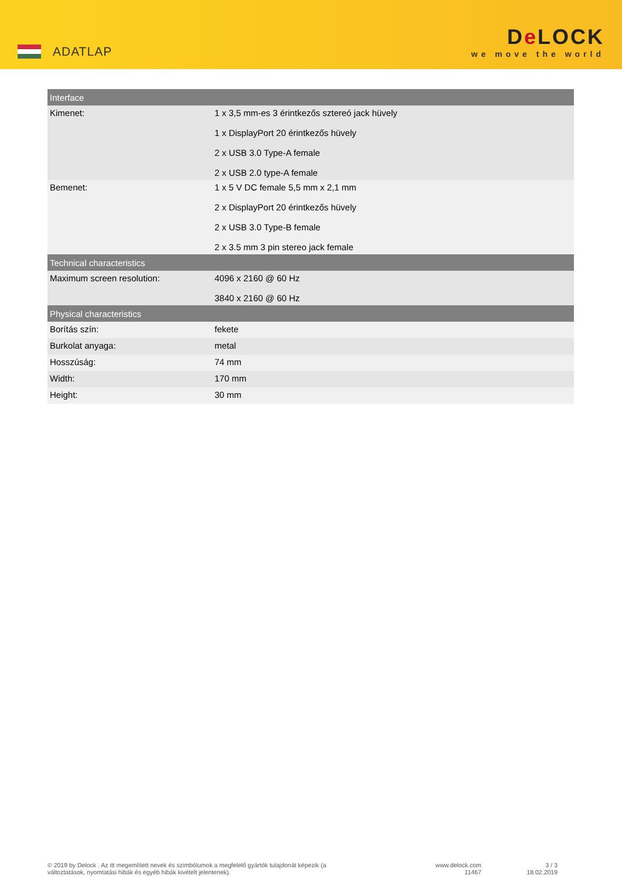ADATLAP
De LOCK
we move the world
| Interface | |
| --- | --- |
| Kimenet: | 1 x 3,5 mm-es 3 érintkezős sztereó jack hüvely 1 x DisplayPort 20 érintkezős hüvely 2 x USB 3.0 Type-A female 2 x USB 2.0 type-A female |
| Bemenet: | 1 x 5 V DC female 5,5 mm x 2,1 mm 2 x DisplayPort 20 érintkezős hüvely 2 x USB 3.0 Type-B female 2 x 3.5 mm 3 pin stereo jack female |
| Technical characteristics | |
| Maximum screen resolution: | 4096 x 2160 @ 60 Hz 3840 x 2160 @ 60 Hz |
| Physical characteristics | |
| Borítás szín: | fekete |
| Burkolat anyaga: | metal |
| Hosszúság: | 74 mm |
| Width: | 170 mm |
| Height: | 30 mm |
© 2019 by Delock . Az itt megemlített nevek és szimbólumok a megfelelő gyártók tulajdonát képezik (a változtatások, nyomtatási hibák és egyéb hibák kivételt jelentenek).
www.delock.com
11467
3 / 3
18.02.2019